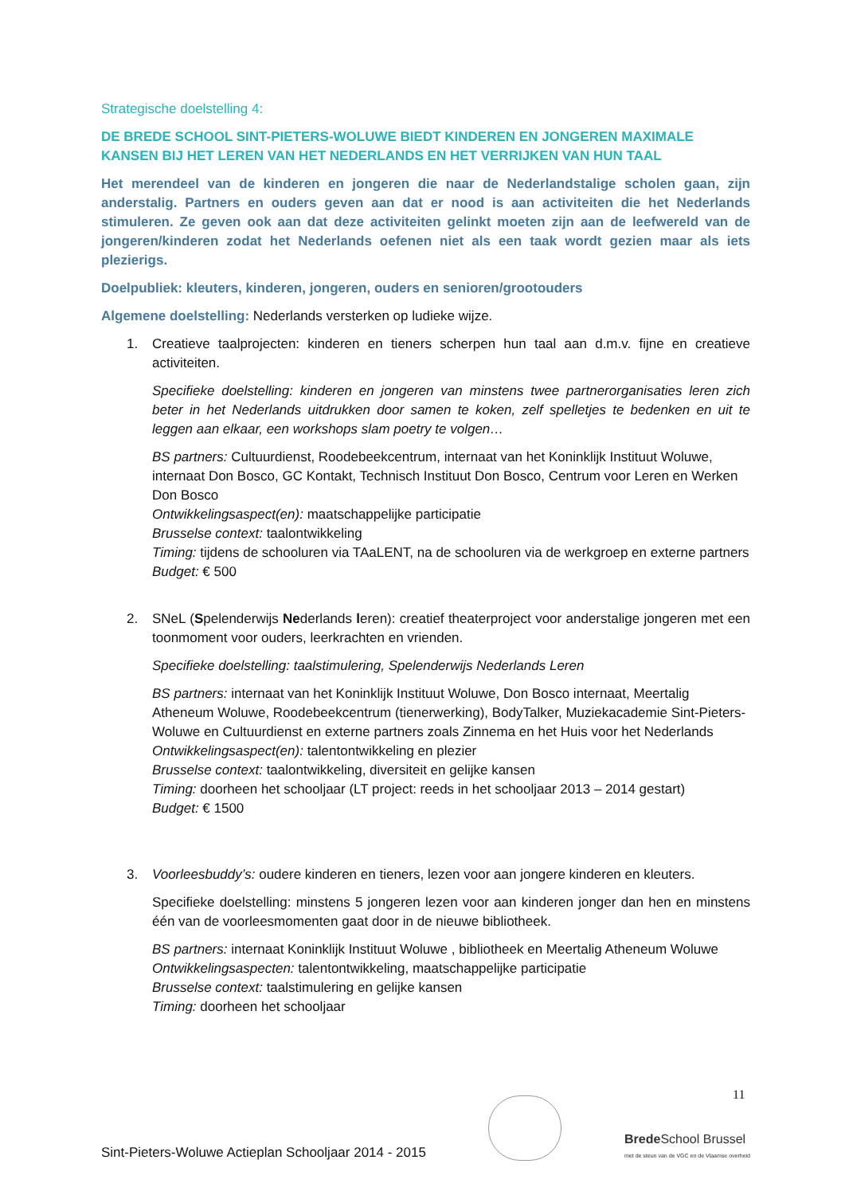Strategische doelstelling 4:
DE BREDE SCHOOL SINT-PIETERS-WOLUWE BIEDT KINDEREN EN JONGEREN MAXIMALE KANSEN BIJ HET LEREN VAN HET NEDERLANDS EN HET VERRIJKEN VAN HUN TAAL
Het merendeel van de kinderen en jongeren die naar de Nederlandstalige scholen gaan, zijn anderstalig. Partners en ouders geven aan dat er nood is aan activiteiten die het Nederlands stimuleren. Ze geven ook aan dat deze activiteiten gelinkt moeten zijn aan de leefwereld van de jongeren/kinderen zodat het Nederlands oefenen niet als een taak wordt gezien maar als iets plezierigs.
Doelpubliek: kleuters, kinderen, jongeren, ouders en senioren/grootouders
Algemene doelstelling: Nederlands versterken op ludieke wijze.
1. Creatieve taalprojecten: kinderen en tieners scherpen hun taal aan d.m.v. fijne en creatieve activiteiten.
Specifieke doelstelling: kinderen en jongeren van minstens twee partnerorganisaties leren zich beter in het Nederlands uitdrukken door samen te koken, zelf spelletjes te bedenken en uit te leggen aan elkaar, een workshops slam poetry te volgen…
BS partners: Cultuurdienst, Roodebeekcentrum, internaat van het Koninklijk Instituut Woluwe, internaat Don Bosco, GC Kontakt, Technisch Instituut Don Bosco, Centrum voor Leren en Werken Don Bosco
Ontwikkelingsaspect(en): maatschappelijke participatie
Brusselse context: taalontwikkeling
Timing: tijdens de schooluren via TAaLENT, na de schooluren via de werkgroep en externe partners
Budget: € 500
2. SNeL (Spelenderwijs Nederlands leren): creatief theaterproject voor anderstalige jongeren met een toonmoment voor ouders, leerkrachten en vrienden.
Specifieke doelstelling: taalstimulering, Spelenderwijs Nederlands Leren
BS partners: internaat van het Koninklijk Instituut Woluwe, Don Bosco internaat, Meertalig Atheneum Woluwe, Roodebeekcentrum (tienerwerking), BodyTalker, Muziekacademie Sint-Pieters-Woluwe en Cultuurdienst en externe partners zoals Zinnema en het Huis voor het Nederlands
Ontwikkelingsaspect(en): talentontwikkeling en plezier
Brusselse context: taalontwikkeling, diversiteit en gelijke kansen
Timing: doorheen het schooljaar (LT project: reeds in het schooljaar 2013 – 2014 gestart)
Budget: € 1500
3. Voorleesbuddy’s: oudere kinderen en tieners, lezen voor aan jongere kinderen en kleuters.
Specifieke doelstelling: minstens 5 jongeren lezen voor aan kinderen jonger dan hen en minstens één van de voorleesmomenten gaat door in de nieuwe bibliotheek.
BS partners: internaat Koninklijk Instituut Woluwe , bibliotheek en Meertalig Atheneum Woluwe
Ontwikkelingsaspecten: talentontwikkeling, maatschappelijke participatie
Brusselse context: taalstimulering en gelijke kansen
Timing: doorheen het schooljaar
11
Sint-Pieters-Woluwe Actieplan Schooljaar 2014 - 2015 Brede School Brussel
met de steun van de VGC en de Vlaamse overheid